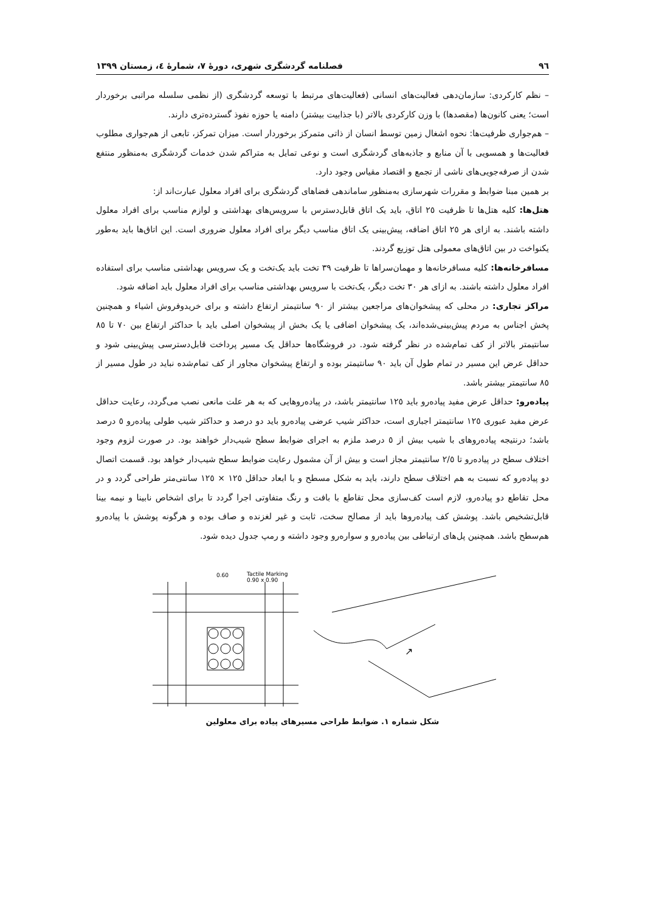٩٦ فصلنامه گردشگری شهری، دورهٔ ٧، شمارهٔ ٤، زمستان ١٣٩٩
– نظم کارکردی: سازمان‌دهی فعالیت‌های انسانی (فعالیت‌های مرتبط با توسعه گردشگری (از نظمی سلسله مراتبی برخوردار است؛ یعنی کانون‌ها (مقصدها) با وزن کارکردی بالاتر (با جذابیت بیشتر) دامنه یا حوزه نفوذ گسترده‌تری دارند.
– هم‌جواری ظرفیت‌ها: نحوه اشغال زمین توسط انسان از ذاتی متمرکز برخوردار است. میزان تمرکز، تابعی از هم‌جواری مطلوب فعالیت‌ها و همسویی با آن منابع و جاذبه‌های گردشگری است و نوعی تمایل به متراکم شدن خدمات گردشگری به‌منظور منتفع شدن از صرفه‌جویی‌های ناشی از تجمع و اقتصاد مقیاس وجود دارد.
بر همین مبنا ضوابط و مقررات شهرسازی به‌منظور ساماندهی فضاهای گردشگری برای افراد معلول عبارت‌اند از:
هتل‌ها: کلیه هتل‌ها تا ظرفیت ٢٥ اتاق، باید یک اتاق قابل‌دسترس با سرویس‌های بهداشتی و لوازم مناسب برای افراد معلول داشته باشند. به ازای هر ٢٥ اتاق اضافه، پیش‌بینی یک اتاق مناسب دیگر برای افراد معلول ضروری است. این اتاق‌ها باید به‌طور یکنواخت در بین اتاق‌های معمولی هتل توزیع گردند.
مسافرخانه‌ها: کلیه مسافرخانه‌ها و مهمان‌سراها تا ظرفیت ٣٩ تخت باید یک‌تخت و یک سرویس بهداشتی مناسب برای استفاده افراد معلول داشته باشند. به ازای هر ٣٠ تخت دیگر، یک‌تخت با سرویس بهداشتی مناسب برای افراد معلول باید اضافه شود.
مراکز تجاری: در محلی که پیشخوان‌های مراجعین بیشتر از ٩٠ سانتیمتر ارتفاع داشته و برای خریدوفروش اشیاء و همچنین پخش اجناس به مردم پیش‌بینی‌شده‌اند، یک پیشخوان اضافی یا یک بخش از پیشخوان اصلی باید با حداکثر ارتفاع بین ٧٠ تا ٨٥ سانتیمتر بالاتر از کف تمام‌شده در نظر گرفته شود. در فروشگاه‌ها حداقل یک مسیر پرداخت قابل‌دسترسی پیش‌بینی شود و حداقل عرض این مسیر در تمام طول آن باید ٩٠ سانتیمتر بوده و ارتفاع پیشخوان مجاور از کف تمام‌شده نباید در طول مسیر از ٨٥ سانتیمتر بیشتر باشد.
پیاده‌رو: حداقل عرض مفید پیاده‌رو باید ١٢٥ سانتیمتر باشد، در پیاده‌روهایی که به هر علت مانعی نصب می‌گردد، رعایت حداقل عرض مفید عبوری ١٢٥ سانتیمتر اجباری است، حداکثر شیب عرضی پیاده‌رو باید دو درصد و حداکثر شیب طولی پیاده‌رو ٥ درصد باشد؛ درنتیجه پیاده‌روهای با شیب بیش از ٥ درصد ملزم به اجرای ضوابط سطح شیب‌دار خواهند بود. در صورت لزوم وجود اختلاف سطح در پیاده‌رو تا ٢/٥ سانتیمتر مجاز است و بیش از آن مشمول رعایت ضوابط سطح شیب‌دار خواهد بود. قسمت اتصال دو پیاده‌رو که نسبت به هم اختلاف سطح دارند، باید به شکل مسطح و با ابعاد حداقل ١٢٥ × ١٢٥ سانتی‌متر طراحی گردد و در محل تقاطع دو پیاده‌رو، لازم است کف‌سازی محل تقاطع با بافت و رنگ متفاوتی اجرا گردد تا برای اشخاص نابینا و نیمه بینا قابل‌تشخیص باشد. پوشش کف پیاده‌روها باید از مصالح سخت، ثابت و غیر لغزنده و صاف بوده و هرگونه پوشش با پیاده‌رو هم‌سطح باشد. همچنین پل‌های ارتباطی بین پیاده‌رو و سواره‌رو وجود داشته و رمپ جدول دیده شود.
0.60
Tactile Marking
0.90 x 0.90
↗
شکل شماره ١. ضوابط طراحی مسیرهای پیاده برای معلولین